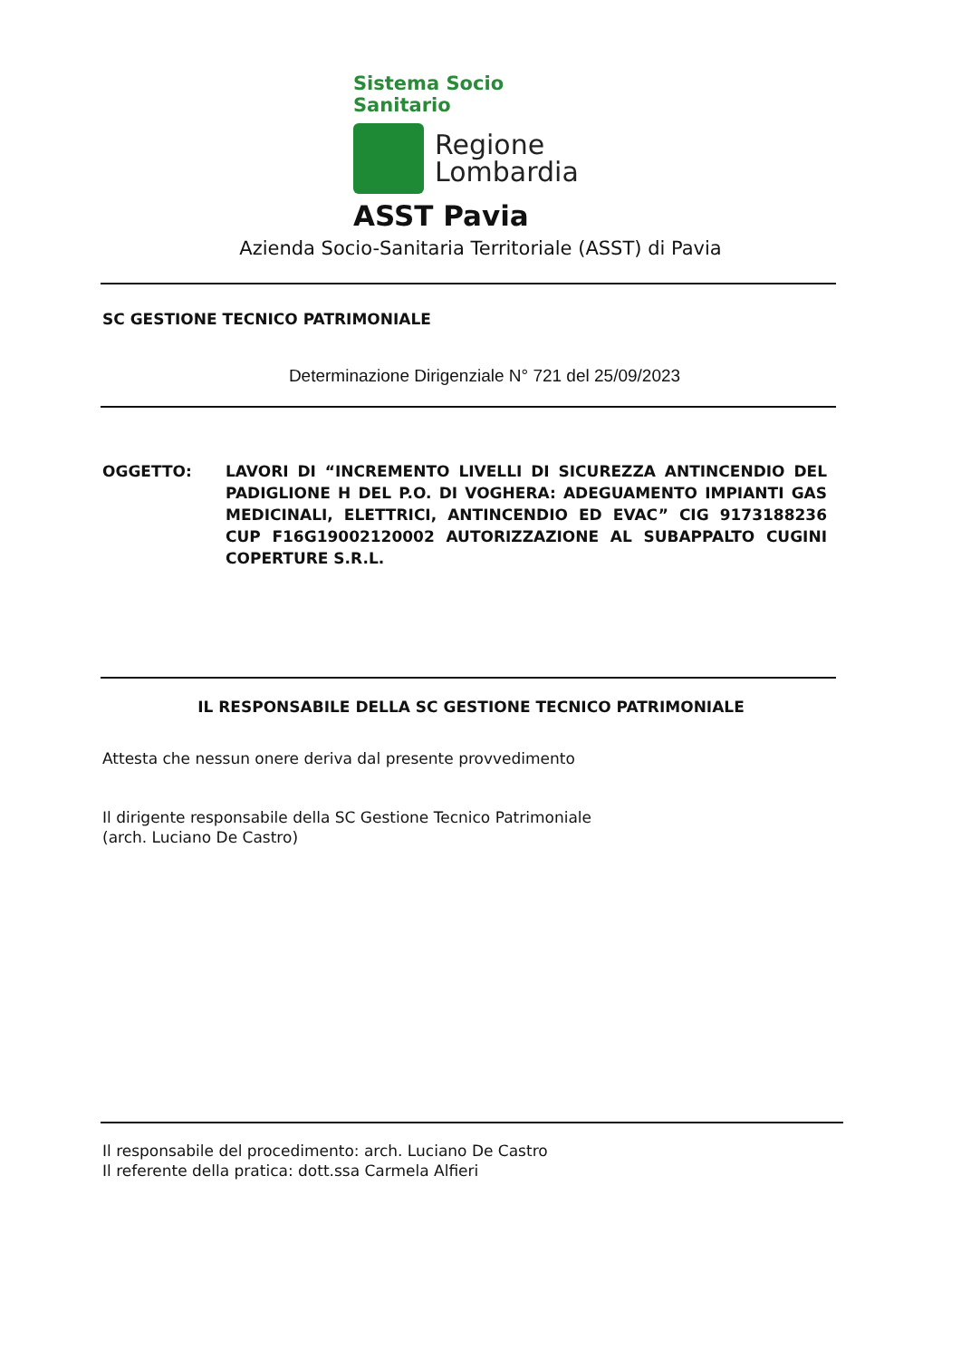Sistema Socio Sanitario
Regione
Lombardia
ASST Pavia
Azienda Socio-Sanitaria Territoriale (ASST) di Pavia
SC GESTIONE TECNICO PATRIMONIALE
Determinazione Dirigenziale N° 721 del 25/09/2023
OGGETTO: LAVORI DI “INCREMENTO LIVELLI DI SICUREZZA ANTINCENDIO DEL PADIGLIONE H DEL P.O. DI VOGHERA: ADEGUAMENTO IMPIANTI GAS MEDICINALI, ELETTRICI, ANTINCENDIO ED EVAC” CIG 9173188236 CUP F16G19002120002 AUTORIZZAZIONE AL SUBAPPALTO CUGINI COPERTURE S.R.L.
IL RESPONSABILE DELLA SC GESTIONE TECNICO PATRIMONIALE
Attesta che nessun onere deriva dal presente provvedimento
Il dirigente responsabile della SC Gestione Tecnico Patrimoniale
(arch. Luciano De Castro)
Il responsabile del procedimento: arch. Luciano De Castro
Il referente della pratica: dott.ssa Carmela Alfieri